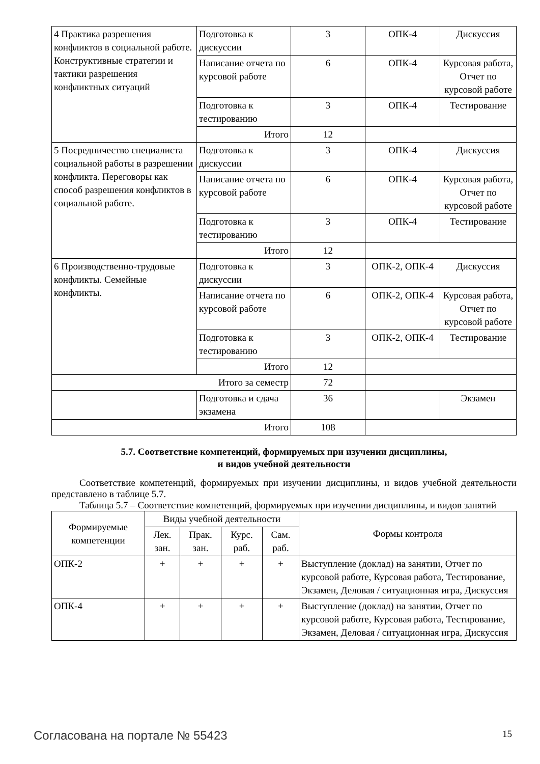| 4 Практика разрешения конфликтов в социальной работе. Конструктивные стратегии и тактики разрешения конфликтных ситуаций | Подготовка к дискуссии | 3 | ОПК-4 | Дискуссия |
| | Написание отчета по курсовой работе | 6 | ОПК-4 | Курсовая работа, Отчет по курсовой работе |
| | Подготовка к тестированию | 3 | ОПК-4 | Тестирование |
| | Итого | 12 | | |
| 5 Посредничество специалиста социальной работы в разрешении конфликта. Переговоры как способ разрешения конфликтов в социальной работе. | Подготовка к дискуссии | 3 | ОПК-4 | Дискуссия |
| | Написание отчета по курсовой работе | 6 | ОПК-4 | Курсовая работа, Отчет по курсовой работе |
| | Подготовка к тестированию | 3 | ОПК-4 | Тестирование |
| | Итого | 12 | | |
| 6 Производственно-трудовые конфликты. Семейные конфликты. | Подготовка к дискуссии | 3 | ОПК-2, ОПК-4 | Дискуссия |
| | Написание отчета по курсовой работе | 6 | ОПК-2, ОПК-4 | Курсовая работа, Отчет по курсовой работе |
| | Подготовка к тестированию | 3 | ОПК-2, ОПК-4 | Тестирование |
| | Итого | 12 | | |
| Итого за семестр | | 72 | | |
| | Подготовка и сдача экзамена | 36 | | Экзамен |
| Итого | | 108 | | |
5.7. Соответствие компетенций, формируемых при изучении дисциплины,
и видов учебной деятельности
Соответствие компетенций, формируемых при изучении дисциплины, и видов учебной деятельности представлено в таблице 5.7.
Таблица 5.7 – Соответствие компетенций, формируемых при изучении дисциплины, и видов занятий
| Формируемые компетенции | Виды учебной деятельности | | | | Формы контроля |
| --- | --- | --- | --- | --- | --- |
| | Лек. зан. | Прак. зан. | Курс. раб. | Сам. раб. | |
| ОПК-2 | + | + | + | + | Выступление (доклад) на занятии, Отчет по курсовой работе, Курсовая работа, Тестирование, Экзамен, Деловая / ситуационная игра, Дискуссия |
| ОПК-4 | + | + | + | + | Выступление (доклад) на занятии, Отчет по курсовой работе, Курсовая работа, Тестирование, Экзамен, Деловая / ситуационная игра, Дискуссия |
Согласована на портале № 55423 15